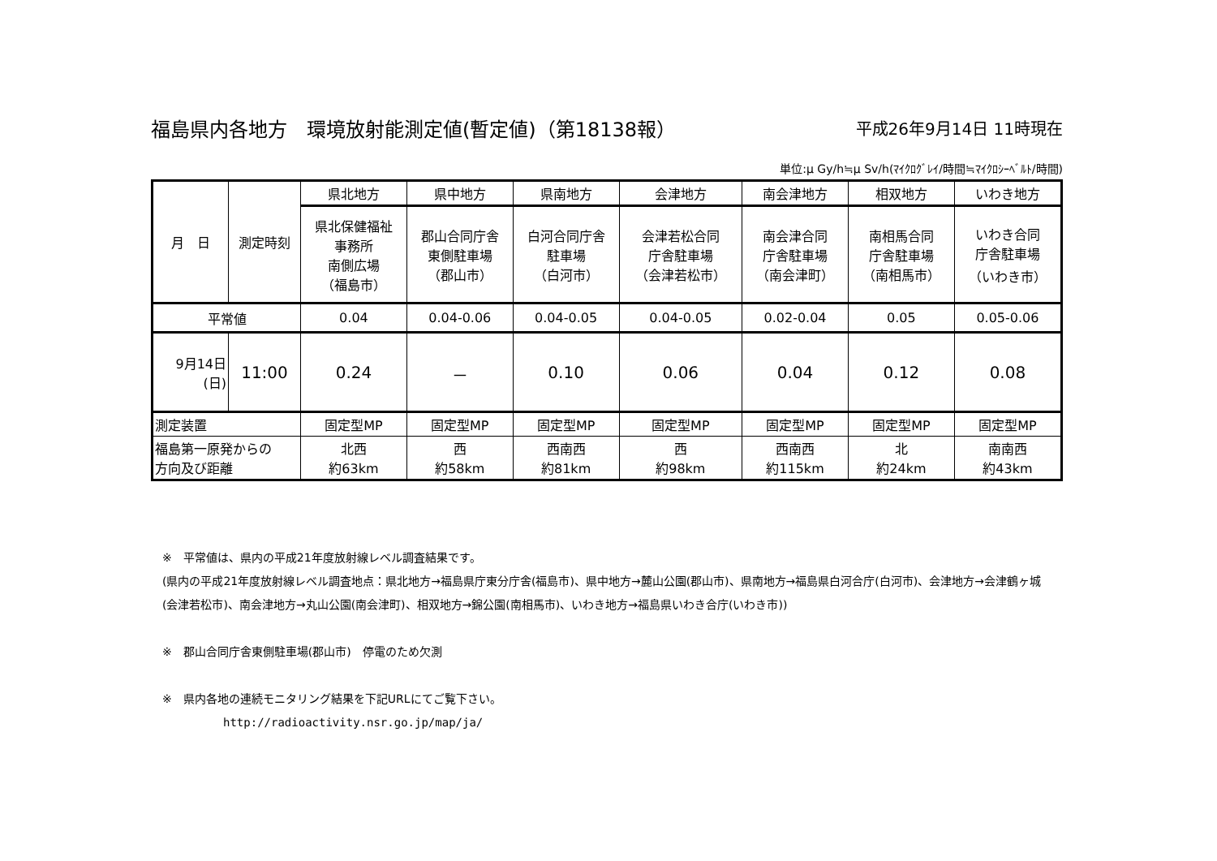福島県内各地方　環境放射能測定値(暫定値)（第18138報） 平成26年9月14日 11時現在
単位:μ Gy/h≒μ Sv/h(ﾏｲｸﾛｸﾞﾚｲ/時間≒ﾏｲｸﾛｼｰﾍﾞﾙﾄ/時間)
| 月 日 | 測定時刻 | 県北地方 | 県中地方 | 県南地方 | 会津地方 | 南会津地方 | 相双地方 | いわき地方 |
| --- | --- | --- | --- | --- | --- | --- | --- | --- |
| | | 県北保健福祉 事務所 南側広場 （福島市） | 郡山合同庁舎 東側駐車場 （郡山市） | 白河合同庁舎 駐車場 （白河市） | 会津若松合同 庁舎駐車場 （会津若松市） | 南会津合同 庁舎駐車場 （南会津町） | 南相馬合同 庁舎駐車場 （南相馬市） | いわき合同 庁舎駐車場 （いわき市） |
| 平常値 | | 0.04 | 0.04-0.06 | 0.04-0.05 | 0.04-0.05 | 0.02-0.04 | 0.05 | 0.05-0.06 |
| 9月14日 (日) | 11:00 | 0.24 | － | 0.10 | 0.06 | 0.04 | 0.12 | 0.08 |
| 測定装置 | | 固定型MP | 固定型MP | 固定型MP | 固定型MP | 固定型MP | 固定型MP | 固定型MP |
| 福島第一原発からの 方向及び距離 | | 北西 約63km | 西 約58km | 西南西 約81km | 西 約98km | 西南西 約115km | 北 約24km | 南南西 約43km |
※　平常値は、県内の平成21年度放射線レベル調査結果です。
(県内の平成21年度放射線レベル調査地点：県北地方→福島県庁東分庁舎(福島市)、県中地方→麓山公園(郡山市)、県南地方→福島県白河合庁(白河市)、会津地方→会津鶴ヶ城(会津若松市)、南会津地方→丸山公園(南会津町)、相双地方→錦公園(南相馬市)、いわき地方→福島県いわき合庁(いわき市))
※　郡山合同庁舎東側駐車場(郡山市)　停電のため欠測
※　県内各地の連続モニタリング結果を下記URLにてご覧下さい。
http://radioactivity.nsr.go.jp/map/ja/